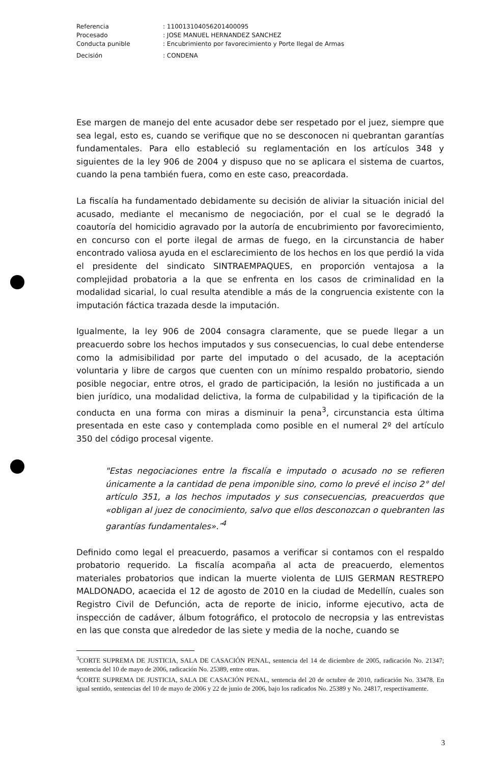Referencia: 11001310405620140009​5
Procesado: JOSE MANUEL HERNANDEZ SANCHEZ
Conducta punible: Encubrimiento por favorecimiento y Porte Ilegal de Armas
Decisión: CONDENA
Ese margen de manejo del ente acusador debe ser respetado por el juez, siempre que sea legal, esto es, cuando se verifique que no se desconocen ni quebrantan garantías fundamentales. Para ello estableció su reglamentación en los artículos 348 y siguientes de la ley 906 de 2004 y dispuso que no se aplicara el sistema de cuartos, cuando la pena también fuera, como en este caso, preacordada.
La fiscalía ha fundamentado debidamente su decisión de aliviar la situación inicial del acusado, mediante el mecanismo de negociación, por el cual se le degradó la coautoría del homicidio agravado por la autoría de encubrimiento por favorecimiento, en concurso con el porte ilegal de armas de fuego, en la circunstancia de haber encontrado valiosa ayuda en el esclarecimiento de los hechos en los que perdió la vida el presidente del sindicato SINTRAEMPAQUES, en proporción ventajosa a la complejidad probatoria a la que se enfrenta en los casos de criminalidad en la modalidad sicarial, lo cual resulta atendible a más de la congruencia existente con la imputación fáctica trazada desde la imputación.
Igualmente, la ley 906 de 2004 consagra claramente, que se puede llegar a un preacuerdo sobre los hechos imputados y sus consecuencias, lo cual debe entenderse como la admisibilidad por parte del imputado o del acusado, de la aceptación voluntaria y libre de cargos que cuenten con un mínimo respaldo probatorio, siendo posible negociar, entre otros, el grado de participación, la lesión no justificada a un bien jurídico, una modalidad delictiva, la forma de culpabilidad y la tipificación de la conducta en una forma con miras a disminuir la pena<sup>3</sup>, circunstancia esta última presentada en este caso y contemplada como posible en el numeral 2º del artículo 350 del código procesal vigente.
"Estas negociaciones entre la fiscalía e imputado o acusado no se refieren únicamente a la cantidad de pena imponible sino, como lo prevé el inciso 2° del artículo 351, a los hechos imputados y sus consecuencias, preacuerdos que «obligan al juez de conocimiento, salvo que ellos desconozcan o quebranten las garantías fundamentales».″<sup>4</sup>
Definido como legal el preacuerdo, pasamos a verificar si contamos con el respaldo probatorio requerido. La fiscalía acompaña al acta de preacuerdo, elementos materiales probatorios que indican la muerte violenta de LUIS GERMAN RESTREPO MALDONADO, acaecida el 12 de agosto de 2010 en la ciudad de Medellín, cuales son Registro Civil de Defunción, acta de reporte de inicio, informe ejecutivo, acta de inspección de cadáver, álbum fotográfico, el protocolo de necropsia y las entrevistas en las que consta que alrededor de las siete y media de la noche, cuando se
<sup>3</sup> CORTE SUPREMA DE JUSTICIA, SALA DE CASACIÓN PENAL, sentencia del 14 de diciembre de 2005, radicación No. 21347; sentencia del 10 de mayo de 2006, radicación No. 25389, entre otras.
<sup>4</sup> CORTE SUPREMA DE JUSTICIA, SALA DE CASACIÓN PENAL, sentencia del 20 de octubre de 2010, radicación No. 33478. En igual sentido, sentencias del 10 de mayo de 2006 y 22 de junio de 2006, bajo los radicados No. 25389 y No. 24817, respectivamente.
3